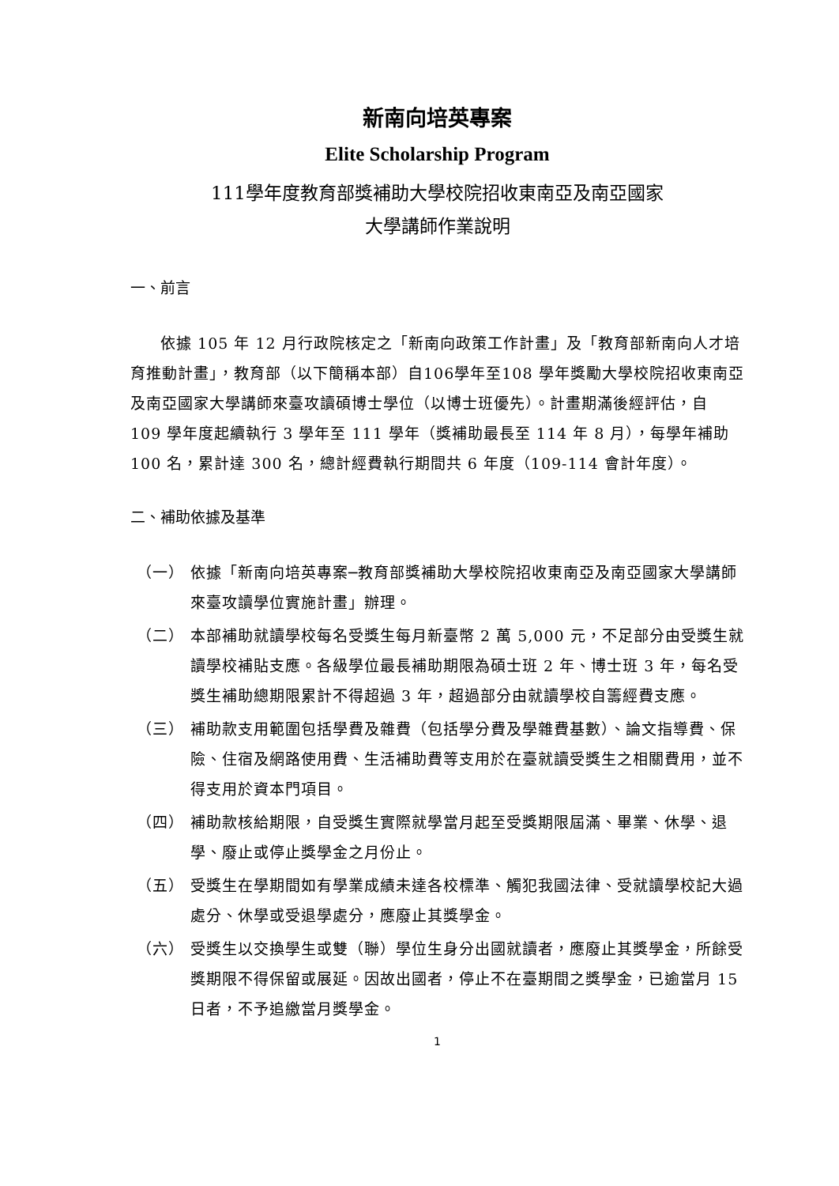新南向培英專案
Elite Scholarship Program
111學年度教育部獎補助大學校院招收東南亞及南亞國家
大學講師作業說明
一、前言
依據 105 年 12 月行政院核定之「新南向政策工作計畫」及「教育部新南向人才培育推動計畫」，教育部（以下簡稱本部）自106學年至108 學年獎勵大學校院招收東南亞及南亞國家大學講師來臺攻讀碩博士學位（以博士班優先）。計畫期滿後經評估，自 109 學年度起續執行 3 學年至 111 學年（獎補助最長至 114 年 8 月），每學年補助 100 名，累計達 300 名，總計經費執行期間共 6 年度（109-114 會計年度）。
二、補助依據及基準
（一） 依據「新南向培英專案─教育部獎補助大學校院招收東南亞及南亞國家大學講師來臺攻讀學位實施計畫」辦理。
（二） 本部補助就讀學校每名受獎生每月新臺幣 2 萬 5,000 元，不足部分由受獎生就讀學校補貼支應。各級學位最長補助期限為碩士班 2 年、博士班 3 年，每名受獎生補助總期限累計不得超過 3 年，超過部分由就讀學校自籌經費支應。
（三） 補助款支用範圍包括學費及雜費（包括學分費及學雜費基數）、論文指導費、保險、住宿及網路使用費、生活補助費等支用於在臺就讀受獎生之相關費用，並不得支用於資本門項目。
（四） 補助款核給期限，自受獎生實際就學當月起至受獎期限屆滿、畢業、休學、退學、廢止或停止獎學金之月份止。
（五） 受獎生在學期間如有學業成績未達各校標準、觸犯我國法律、受就讀學校記大過處分、休學或受退學處分，應廢止其獎學金。
（六） 受獎生以交換學生或雙（聯）學位生身分出國就讀者，應廢止其獎學金，所餘受獎期限不得保留或展延。因故出國者，停止不在臺期間之獎學金，已逾當月 15 日者，不予追繳當月獎學金。
1